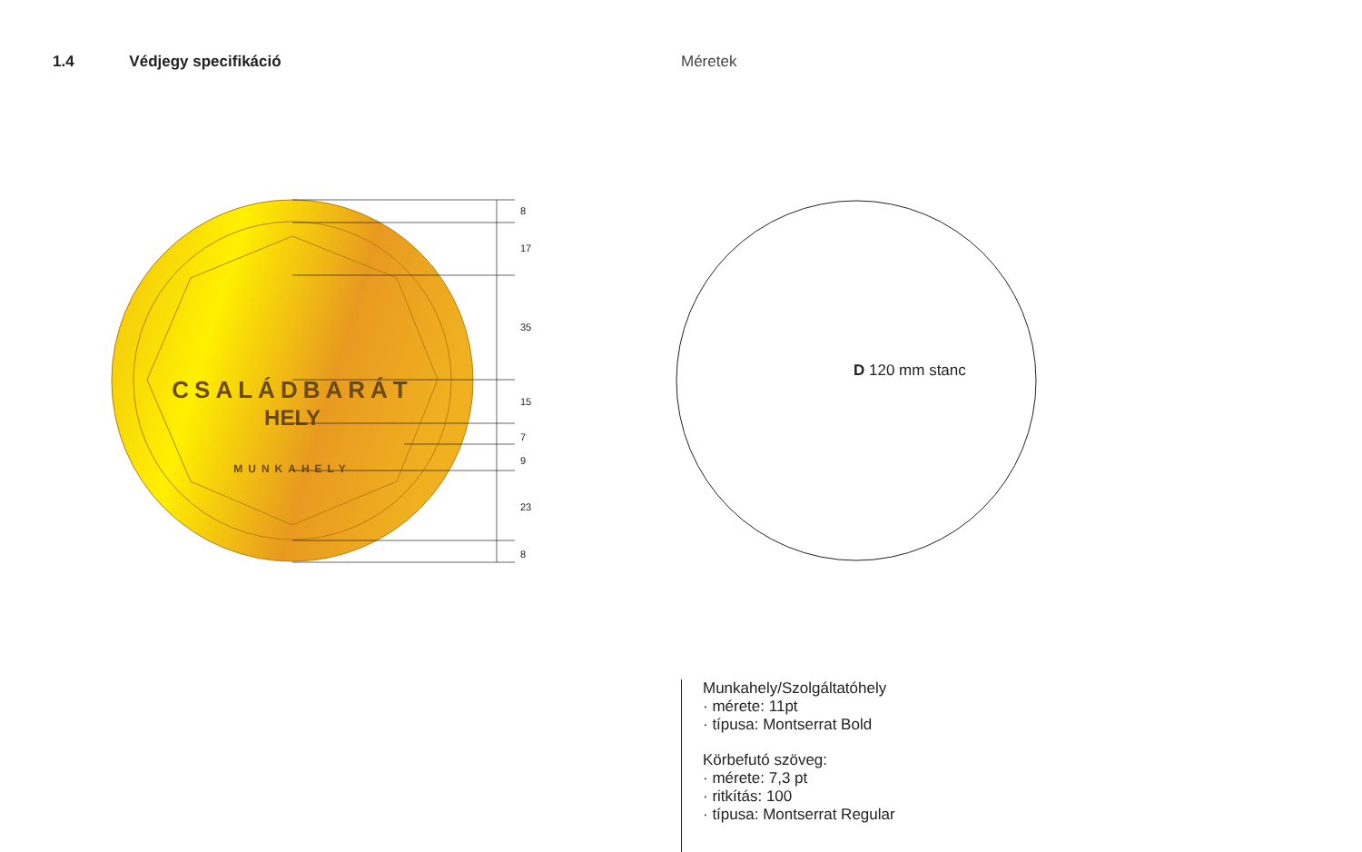1.4 Védjegy specifikáció Méretek
CSALÁDBARÁT
HELY
MUNKAHELY
8
17
35
15
7
9
23
8
D 120 mm stanc
Munkahely/Szolgáltatóhely
· mérete: 11pt
· típusa: Montserrat Bold
Körbefutó szöveg:
· mérete: 7,3 pt
· ritkítás: 100
· típusa: Montserrat Regular